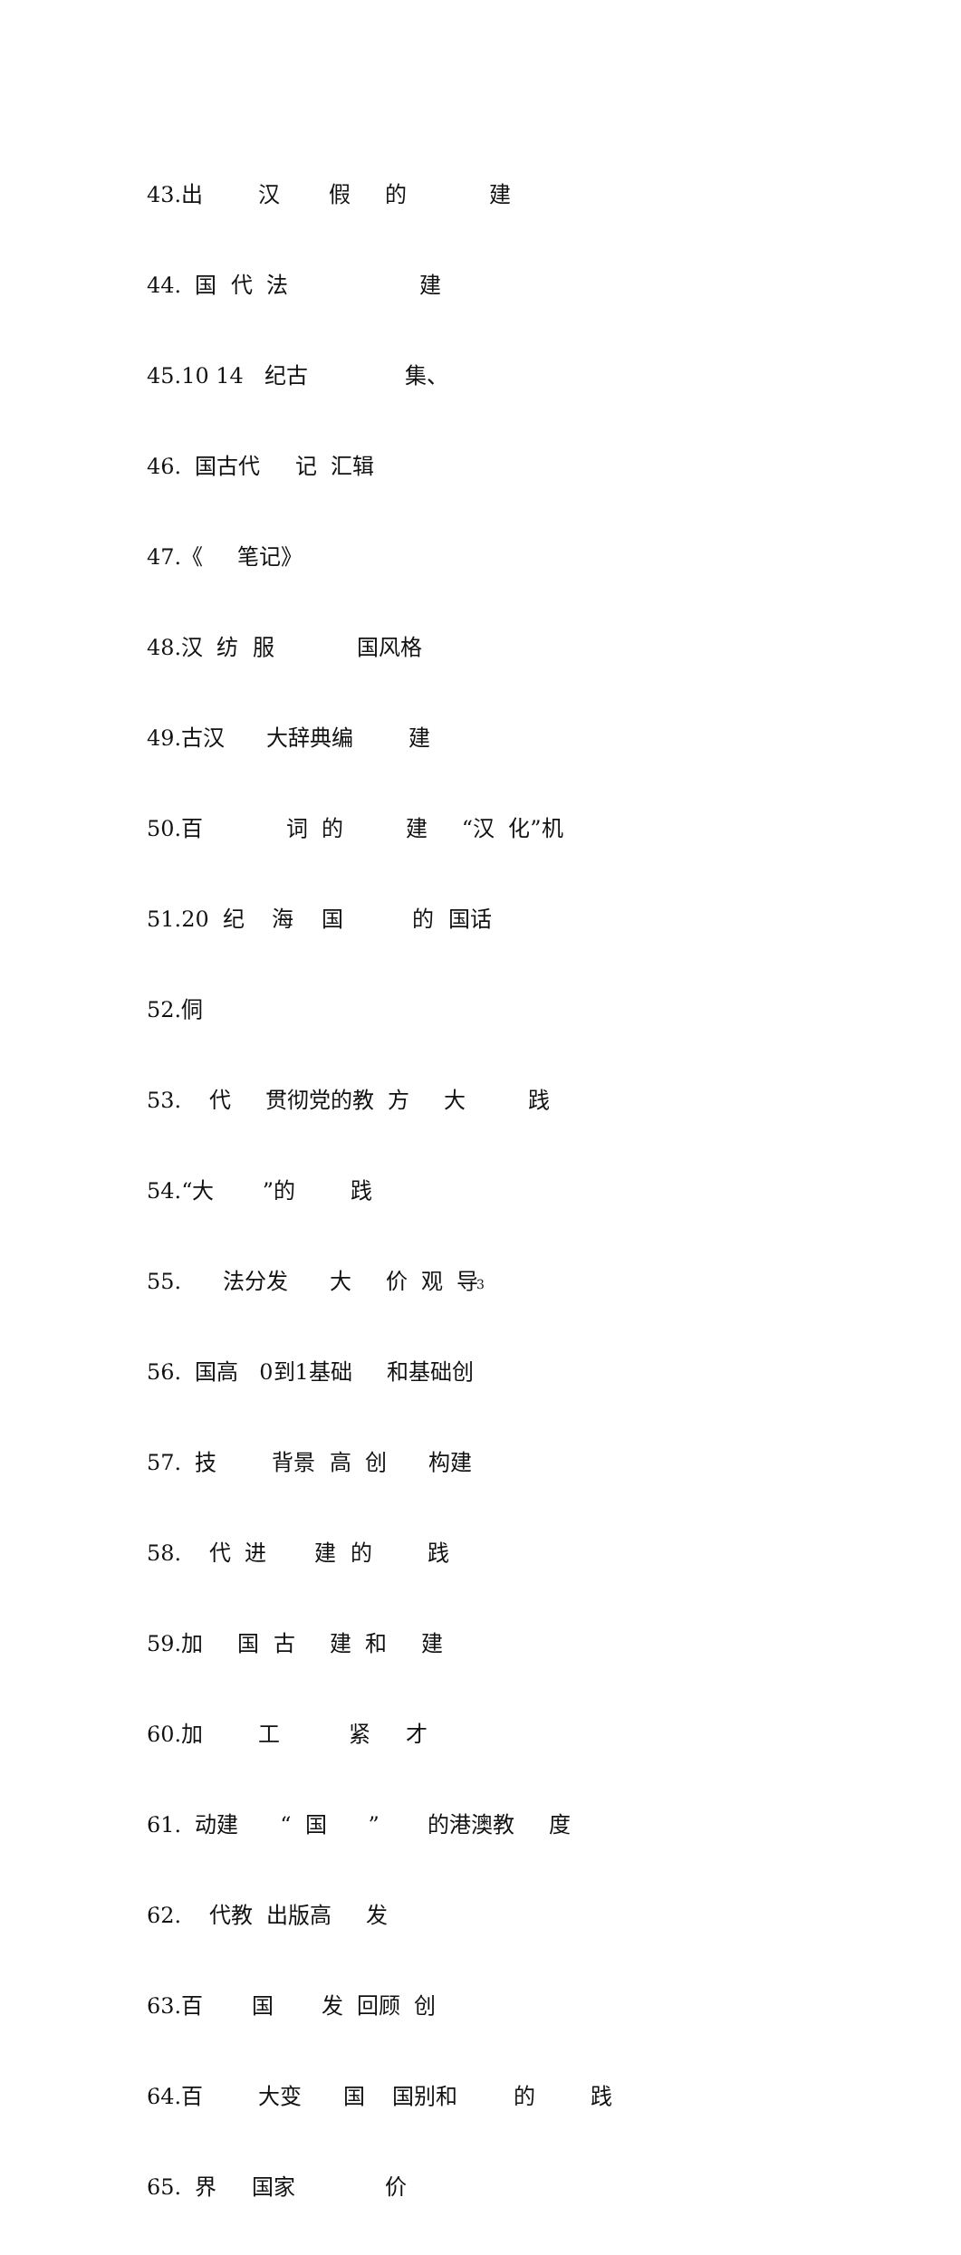43.出 汉 假 的 建
44. 国 代 法 建
45.10 14 纪古 集、
46. 国古代 记 汇辑
47.《 笔记》
48.汉 纺 服 国风格
49.古汉 大辞典编 建
50.百 词 的 建 “汉 化”机
51.20 纪 海 国 的 国话
52.侗
53. 代 贯彻党的教 方 大 践
54.“大 ”的 践
55. 法分发 大 价 观 导
56. 国高 0到1基础 和基础创
57. 技 背景 高 创 构建
58. 代 进 建 的 践
59.加 国 古 建 和 建
60.加 工 紧 才
61. 动建 “ 国 ” 的港澳教 度
62. 代教 出版高 发
63.百 国 发 回顾 创
64.百 大变 国 国别和 的 践
65. 界 国家 价
3